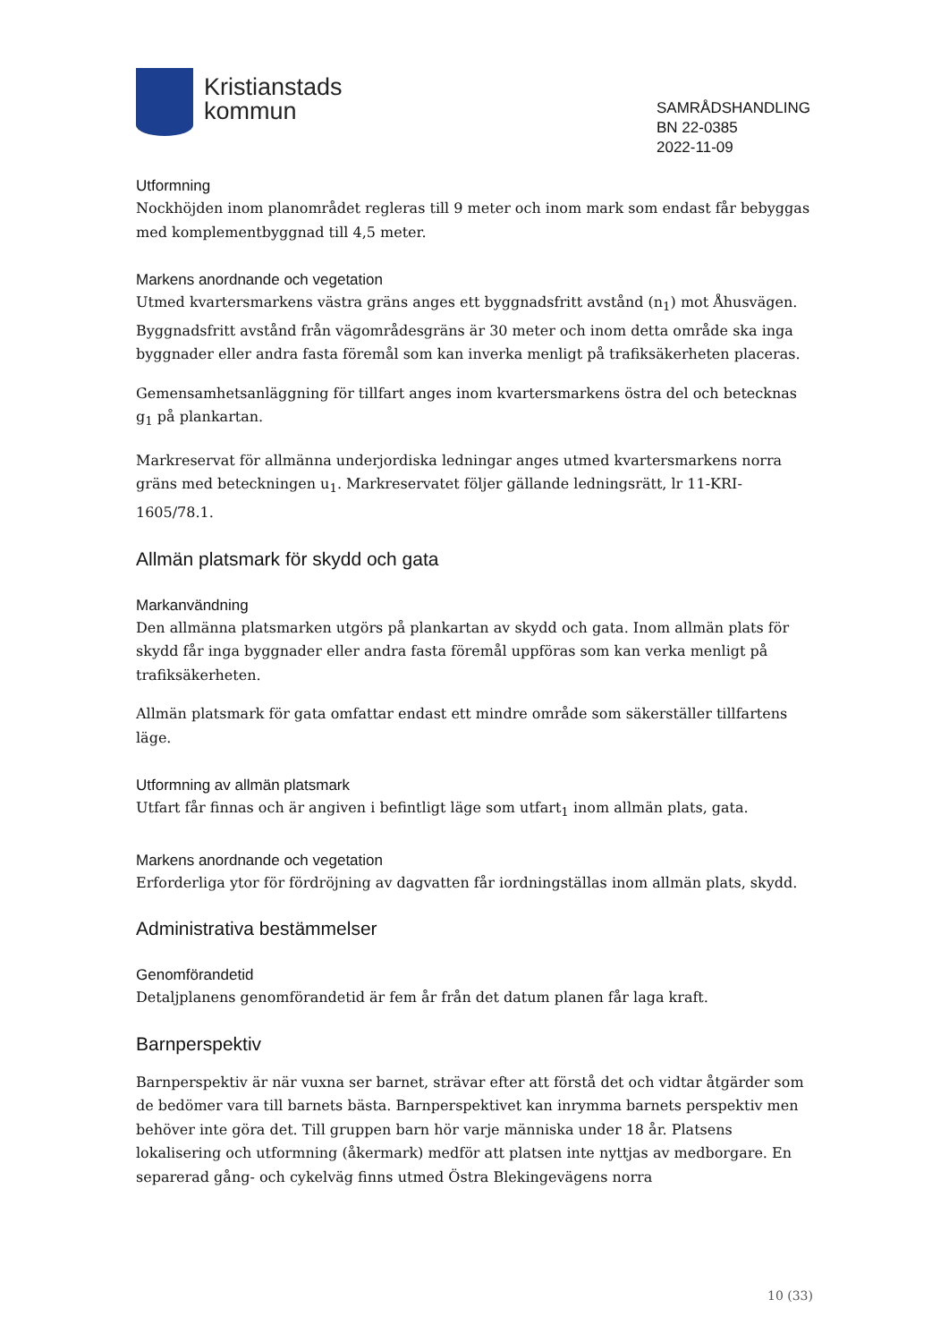Kristianstads
kommun
SAMRÅDSHANDLING
BN 22-0385
2022-11-09
Utformning
Nockhöjden inom planområdet regleras till 9 meter och inom mark som endast får bebyggas med komplementbyggnad till 4,5 meter.
Markens anordnande och vegetation
Utmed kvartersmarkens västra gräns anges ett byggnadsfritt avstånd (n<sub>1</sub>) mot Åhusvägen. Byggnadsfritt avstånd från vägområdesgräns är 30 meter och inom detta område ska inga byggnader eller andra fasta föremål som kan inverka menligt på trafiksäkerheten placeras.
Gemensamhetsanläggning för tillfart anges inom kvartersmarkens östra del och betecknas g<sub>1</sub> på plankartan.
Markreservat för allmänna underjordiska ledningar anges utmed kvartersmarkens norra gräns med beteckningen u<sub>1</sub>. Markreservatet följer gällande ledningsrätt, lr 11-KRI-1605/78.1.
Allmän platsmark för skydd och gata
Markanvändning
Den allmänna platsmarken utgörs på plankartan av skydd och gata. Inom allmän plats för skydd får inga byggnader eller andra fasta föremål uppföras som kan verka menligt på trafiksäkerheten.
Allmän platsmark för gata omfattar endast ett mindre område som säkerställer tillfartens läge.
Utformning av allmän platsmark
Utfart får finnas och är angiven i befintligt läge som utfart<sub>1</sub> inom allmän plats, gata.
Markens anordnande och vegetation
Erforderliga ytor för fördröjning av dagvatten får iordningställas inom allmän plats, skydd.
Administrativa bestämmelser
Genomförandetid
Detaljplanens genomförandetid är fem år från det datum planen får laga kraft.
Barnperspektiv
Barnperspektiv är när vuxna ser barnet, strävar efter att förstå det och vidtar åtgärder som de bedömer vara till barnets bästa. Barnperspektivet kan inrymma barnets perspektiv men behöver inte göra det. Till gruppen barn hör varje människa under 18 år. Platsens lokalisering och utformning (åkermark) medför att platsen inte nyttjas av medborgare. En separerad gång- och cykelväg finns utmed Östra Blekingevägens norra
10 (33)